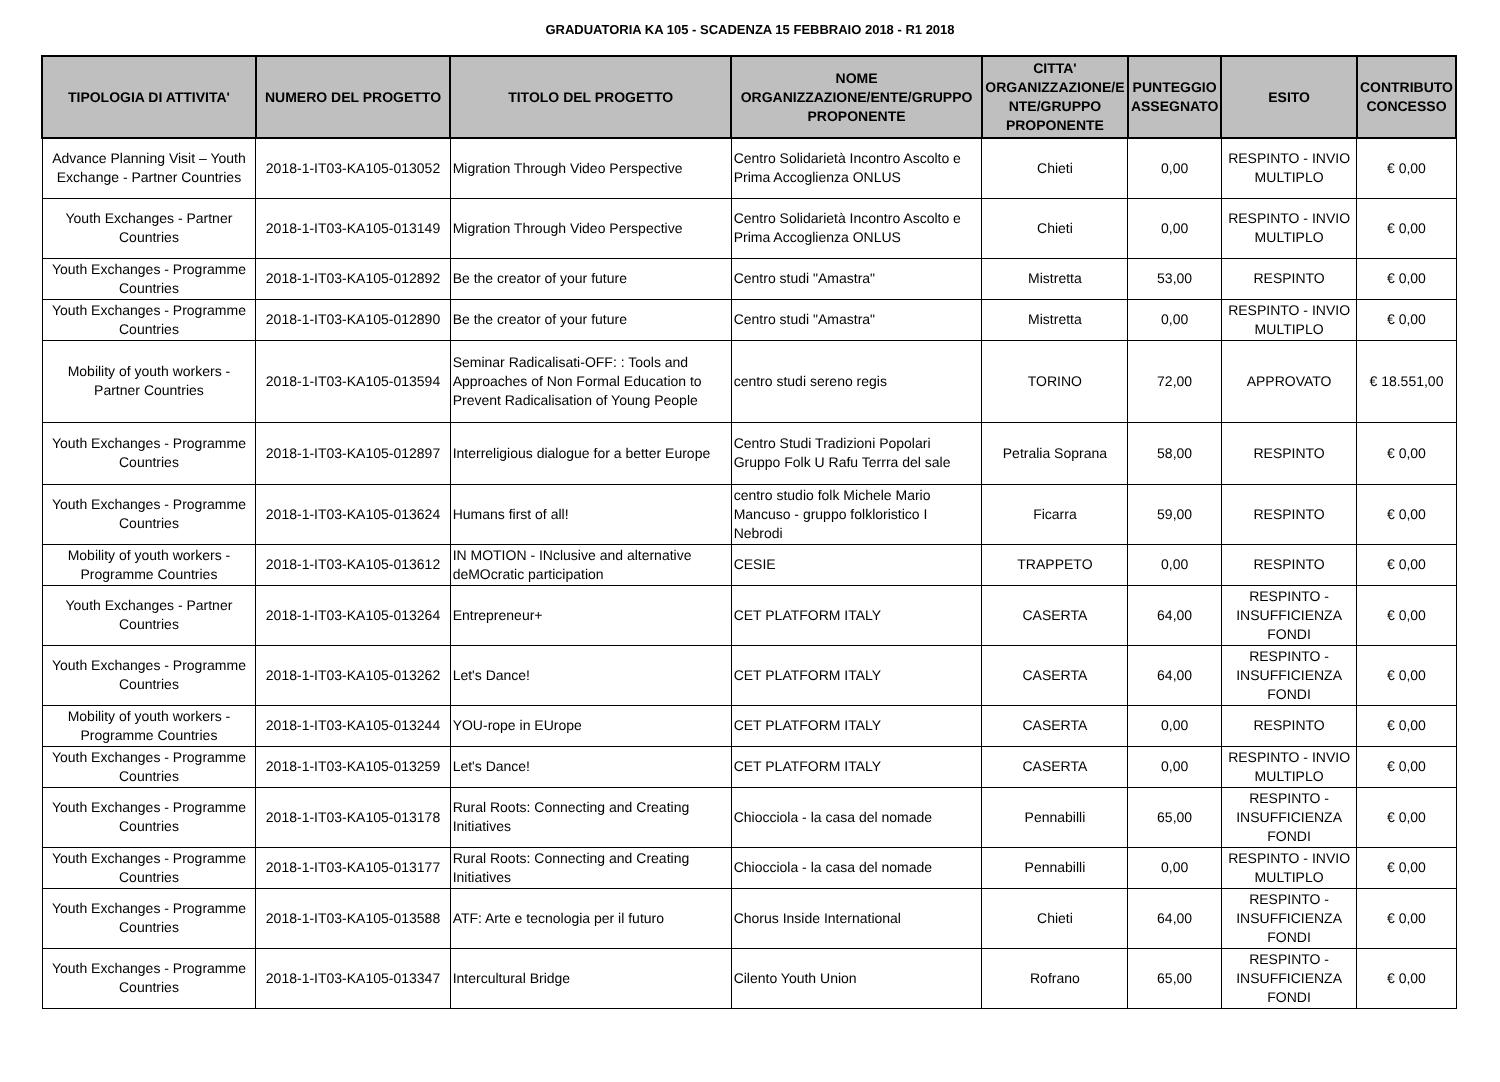GRADUATORIA KA 105 - SCADENZA 15 FEBBRAIO 2018 - R1 2018
| TIPOLOGIA DI ATTIVITA' | NUMERO DEL PROGETTO | TITOLO DEL PROGETTO | NOME ORGANIZZAZIONE/ENTE/GRUPPO PROPONENTE | CITTA' ORGANIZZAZIONE/E NTE/GRUPPO PROPONENTE | PUNTEGGIO ASSEGNATO | ESITO | CONTRIBUTO CONCESSO |
| --- | --- | --- | --- | --- | --- | --- | --- |
| Advance Planning Visit – Youth Exchange - Partner Countries | 2018-1-IT03-KA105-013052 | Migration Through Video Perspective | Centro Solidarietà Incontro Ascolto e Prima Accoglienza ONLUS | Chieti | 0,00 | RESPINTO - INVIO MULTIPLO | € 0,00 |
| Youth Exchanges - Partner Countries | 2018-1-IT03-KA105-013149 | Migration Through Video Perspective | Centro Solidarietà Incontro Ascolto e Prima Accoglienza ONLUS | Chieti | 0,00 | RESPINTO - INVIO MULTIPLO | € 0,00 |
| Youth Exchanges - Programme Countries | 2018-1-IT03-KA105-012892 | Be the creator of your future | Centro studi "Amastra" | Mistretta | 53,00 | RESPINTO | € 0,00 |
| Youth Exchanges - Programme Countries | 2018-1-IT03-KA105-012890 | Be the creator of your future | Centro studi "Amastra" | Mistretta | 0,00 | RESPINTO - INVIO MULTIPLO | € 0,00 |
| Mobility of youth workers - Partner Countries | 2018-1-IT03-KA105-013594 | Seminar Radicalisati-OFF: : Tools and Approaches of Non Formal Education to Prevent Radicalisation of Young People | centro studi sereno regis | TORINO | 72,00 | APPROVATO | € 18.551,00 |
| Youth Exchanges - Programme Countries | 2018-1-IT03-KA105-012897 | Interreligious dialogue for a better Europe | Centro Studi Tradizioni Popolari Gruppo Folk U Rafu Terrra del sale | Petralia Soprana | 58,00 | RESPINTO | € 0,00 |
| Youth Exchanges - Programme Countries | 2018-1-IT03-KA105-013624 | Humans first of all! | centro studio folk Michele Mario Mancuso - gruppo folkloristico I Nebrodi | Ficarra | 59,00 | RESPINTO | € 0,00 |
| Mobility of youth workers - Programme Countries | 2018-1-IT03-KA105-013612 | IN MOTION - INclusive and alternative deMOcratic participation | CESIE | TRAPPETO | 0,00 | RESPINTO | € 0,00 |
| Youth Exchanges - Partner Countries | 2018-1-IT03-KA105-013264 | Entrepreneur+ | CET PLATFORM ITALY | CASERTA | 64,00 | RESPINTO - INSUFFICIENZA FONDI | € 0,00 |
| Youth Exchanges - Programme Countries | 2018-1-IT03-KA105-013262 | Let's Dance! | CET PLATFORM ITALY | CASERTA | 64,00 | RESPINTO - INSUFFICIENZA FONDI | € 0,00 |
| Mobility of youth workers - Programme Countries | 2018-1-IT03-KA105-013244 | YOU-rope in EUrope | CET PLATFORM ITALY | CASERTA | 0,00 | RESPINTO | € 0,00 |
| Youth Exchanges - Programme Countries | 2018-1-IT03-KA105-013259 | Let's Dance! | CET PLATFORM ITALY | CASERTA | 0,00 | RESPINTO - INVIO MULTIPLO | € 0,00 |
| Youth Exchanges - Programme Countries | 2018-1-IT03-KA105-013178 | Rural Roots: Connecting and Creating Initiatives | Chiocciola - la casa del nomade | Pennabilli | 65,00 | RESPINTO - INSUFFICIENZA FONDI | € 0,00 |
| Youth Exchanges - Programme Countries | 2018-1-IT03-KA105-013177 | Rural Roots: Connecting and Creating Initiatives | Chiocciola - la casa del nomade | Pennabilli | 0,00 | RESPINTO - INVIO MULTIPLO | € 0,00 |
| Youth Exchanges - Programme Countries | 2018-1-IT03-KA105-013588 | ATF: Arte e tecnologia per il futuro | Chorus Inside International | Chieti | 64,00 | RESPINTO - INSUFFICIENZA FONDI | € 0,00 |
| Youth Exchanges - Programme Countries | 2018-1-IT03-KA105-013347 | Intercultural Bridge | Cilento Youth Union | Rofrano | 65,00 | RESPINTO - INSUFFICIENZA FONDI | € 0,00 |